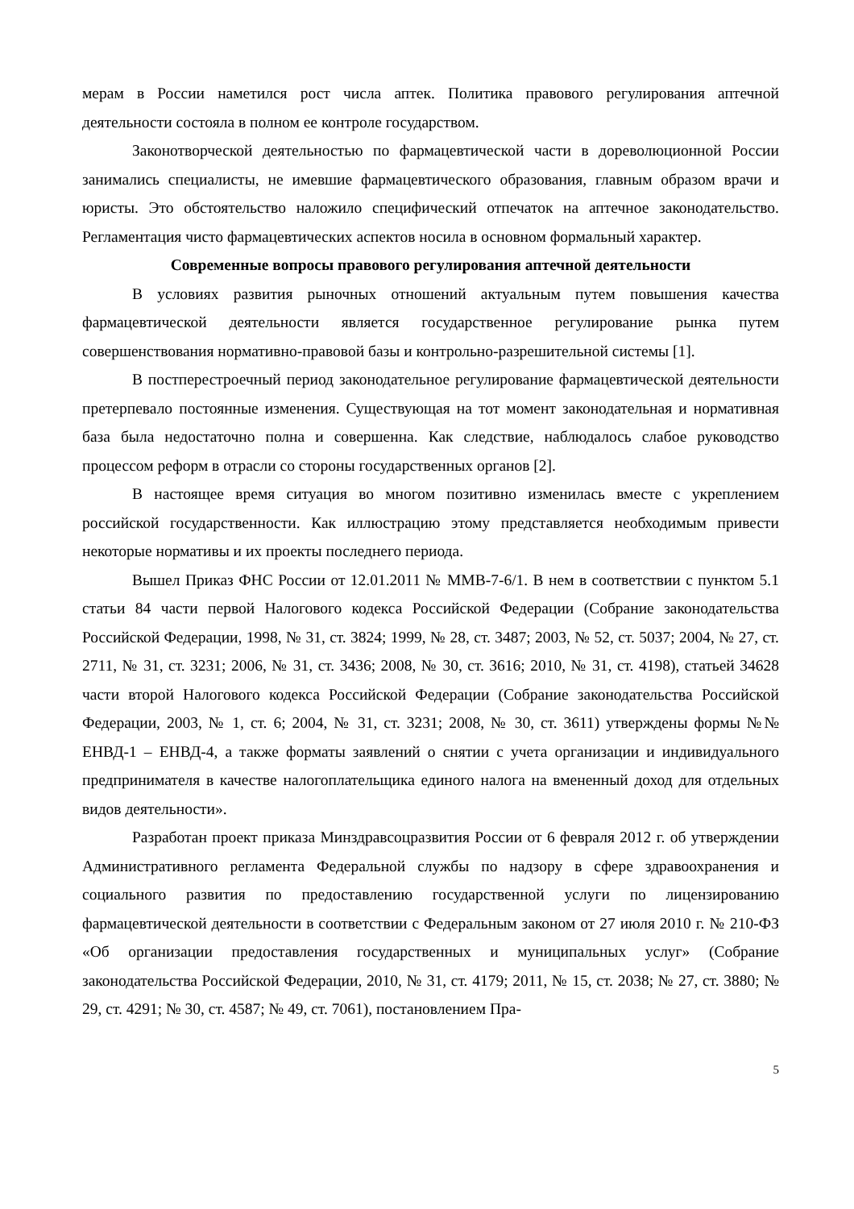мерам в России наметился рост числа аптек. Политика правового регулирования аптечной деятельности состояла в полном ее контроле государством.
Законотворческой деятельностью по фармацевтической части в дореволюционной России занимались специалисты, не имевшие фармацевтического образования, главным образом врачи и юристы. Это обстоятельство наложило специфический отпечаток на аптечное законодательство. Регламентация чисто фармацевтических аспектов носила в основном формальный характер.
Современные вопросы правового регулирования аптечной деятельности
В условиях развития рыночных отношений актуальным путем повышения качества фармацевтической деятельности является государственное регулирование рынка путем совершенствования нормативно-правовой базы и контрольно-разрешительной системы [1].
В постперестроечный период законодательное регулирование фармацевтической деятельности претерпевало постоянные изменения. Существующая на тот момент законодательная и нормативная база была недостаточно полна и совершенна. Как следствие, наблюдалось слабое руководство процессом реформ в отрасли со стороны государственных органов [2].
В настоящее время ситуация во многом позитивно изменилась вместе с укреплением российской государственности. Как иллюстрацию этому представляется необходимым привести некоторые нормативы и их проекты последнего периода.
Вышел Приказ ФНС России от 12.01.2011 № ММВ-7-6/1. В нем в соответствии с пунктом 5.1 статьи 84 части первой Налогового кодекса Российской Федерации (Собрание законодательства Российской Федерации, 1998, № 31, ст. 3824; 1999, № 28, ст. 3487; 2003, № 52, ст. 5037; 2004, № 27, ст. 2711, № 31, ст. 3231; 2006, № 31, ст. 3436; 2008, № 30, ст. 3616; 2010, № 31, ст. 4198), статьей 34628 части второй Налогового кодекса Российской Федерации (Собрание законодательства Российской Федерации, 2003, № 1, ст. 6; 2004, № 31, ст. 3231; 2008, № 30, ст. 3611) утверждены формы №№ ЕНВД-1 – ЕНВД-4, а также форматы заявлений о снятии с учета организации и индивидуального предпринимателя в качестве налогоплательщика единого налога на вмененный доход для отдельных видов деятельности».
Разработан проект приказа Минздравсоцразвития России от 6 февраля 2012 г. об утверждении Административного регламента Федеральной службы по надзору в сфере здравоохранения и социального развития по предоставлению государственной услуги по лицензированию фармацевтической деятельности в соответствии с Федеральным законом от 27 июля 2010 г. № 210-ФЗ «Об организации предоставления государственных и муниципальных услуг» (Собрание законодательства Российской Федерации, 2010, № 31, ст. 4179; 2011, № 15, ст. 2038; № 27, ст. 3880; № 29, ст. 4291; № 30, ст. 4587; № 49, ст. 7061), постановлением Пра-
5